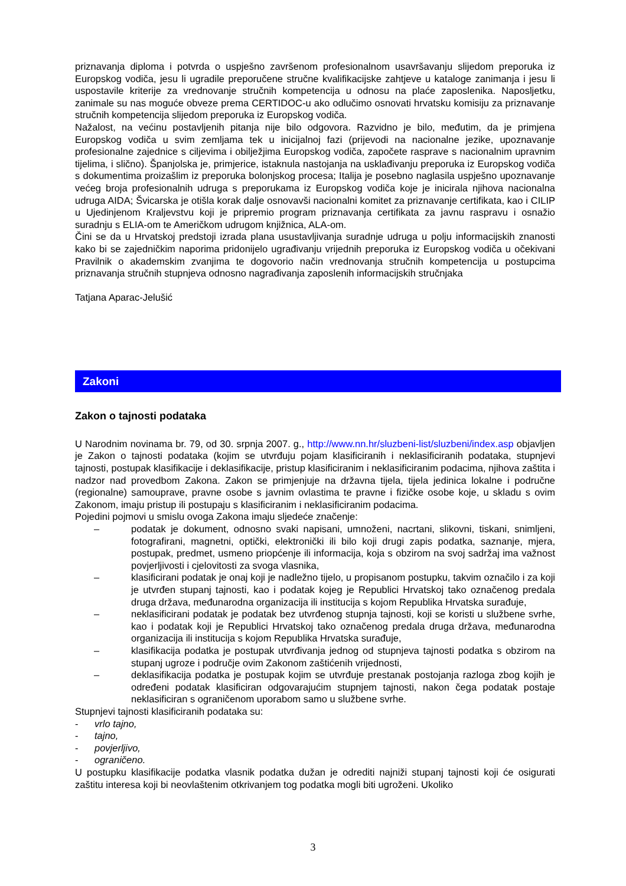priznavanja diploma i potvrda o uspješno završenom profesionalnom usavršavanju slijedom preporuka iz Europskog vodiča, jesu li ugradile preporučene stručne kvalifikacijske zahtjeve u kataloge zanimanja i jesu li uspostavile kriterije za vrednovanje stručnih kompetencija u odnosu na plaće zaposlenika. Naposljetku, zanimale su nas moguće obveze prema CERTIDOC-u ako odlučimo osnovati hrvatsku komisiju za priznavanje stručnih kompetencija slijedom preporuka iz Europskog vodiča.
Nažalost, na većinu postavljenih pitanja nije bilo odgovora. Razvidno je bilo, međutim, da je primjena Europskog vodiča u svim zemljama tek u inicijalnoj fazi (prijevodi na nacionalne jezike, upoznavanje profesionalne zajednice s ciljevima i obilježjima Europskog vodiča, započete rasprave s nacionalnim upravnim tijelima, i slično). Španjolska je, primjerice, istaknula nastojanja na usklađivanju preporuka iz Europskog vodiča s dokumentima proizašlim iz preporuka bolonjskog procesa; Italija je posebno naglasila uspješno upoznavanje većeg broja profesionalnih udruga s preporukama iz Europskog vodiča koje je inicirala njihova nacionalna udruga AIDA; Švicarska je otišla korak dalje osnovavši nacionalni komitet za priznavanje certifikata, kao i CILIP u Ujedinjenom Kraljevstvu koji je pripremio program priznavanja certifikata za javnu raspravu i osnažio suradnju s ELIA-om te Američkom udrugom knjižnica, ALA-om.
Čini se da u Hrvatskoj predstoji izrada plana usustavljivanja suradnje udruga u polju informacijskih znanosti kako bi se zajedničkim naporima pridonijelo ugrađivanju vrijednih preporuka iz Europskog vodiča u očekivani Pravilnik o akademskim zvanjima te dogovorio način vrednovanja stručnih kompetencija u postupcima priznavanja stručnih stupnjeva odnosno nagrađivanja zaposlenih informacijskih stručnjaka
Tatjana Aparac-Jelušić
Zakoni
Zakon o tajnosti podataka
U Narodnim novinama br. 79, od 30. srpnja 2007. g., http://www.nn.hr/sluzbeni-list/sluzbeni/index.asp objavljen je Zakon o tajnosti podataka (kojim se utvrđuju pojam klasificiranih i neklasificiranih podataka, stupnjevi tajnosti, postupak klasifikacije i deklasifikacije, pristup klasificiranim i neklasificiranim podacima, njihova zaštita i nadzor nad provedbom Zakona. Zakon se primjenjuje na državna tijela, tijela jedinica lokalne i područne (regionalne) samouprave, pravne osobe s javnim ovlastima te pravne i fizičke osobe koje, u skladu s ovim Zakonom, imaju pristup ili postupaju s klasificiranim i neklasificiranim podacima.
Pojedini pojmovi u smislu ovoga Zakona imaju sljedeće značenje:
– podatak je dokument, odnosno svaki napisani, umnoženi, nacrtani, slikovni, tiskani, snimljeni, fotografirani, magnetni, optički, elektronički ili bilo koji drugi zapis podatka, saznanje, mjera, postupak, predmet, usmeno priopćenje ili informacija, koja s obzirom na svoj sadržaj ima važnost povjerljivosti i cjelovitosti za svoga vlasnika,
– klasificirani podatak je onaj koji je nadležno tijelo, u propisanom postupku, takvim označilo i za koji je utvrđen stupanj tajnosti, kao i podatak kojeg je Republici Hrvatskoj tako označenog predala druga država, međunarodna organizacija ili institucija s kojom Republika Hrvatska surađuje,
– neklasificirani podatak je podatak bez utvrđenog stupnja tajnosti, koji se koristi u službene svrhe, kao i podatak koji je Republici Hrvatskoj tako označenog predala druga država, međunarodna organizacija ili institucija s kojom Republika Hrvatska surađuje,
– klasifikacija podatka je postupak utvrđivanja jednog od stupnjeva tajnosti podatka s obzirom na stupanj ugroze i područje ovim Zakonom zaštićenih vrijednosti,
– deklasifikacija podatka je postupak kojim se utvrđuje prestanak postojanja razloga zbog kojih je određeni podatak klasificiran odgovarajućim stupnjem tajnosti, nakon čega podatak postaje neklasificiran s ograničenom uporabom samo u službene svrhe.
Stupnjevi tajnosti klasificiranih podataka su:
- vrlo tajno,
- tajno,
- povjerljivo,
- ograničeno.
U postupku klasifikacije podatka vlasnik podatka dužan je odrediti najniži stupanj tajnosti koji će osigurati zaštitu interesa koji bi neovlaštenim otkrivanjem tog podatka mogli biti ugroženi. Ukoliko
3